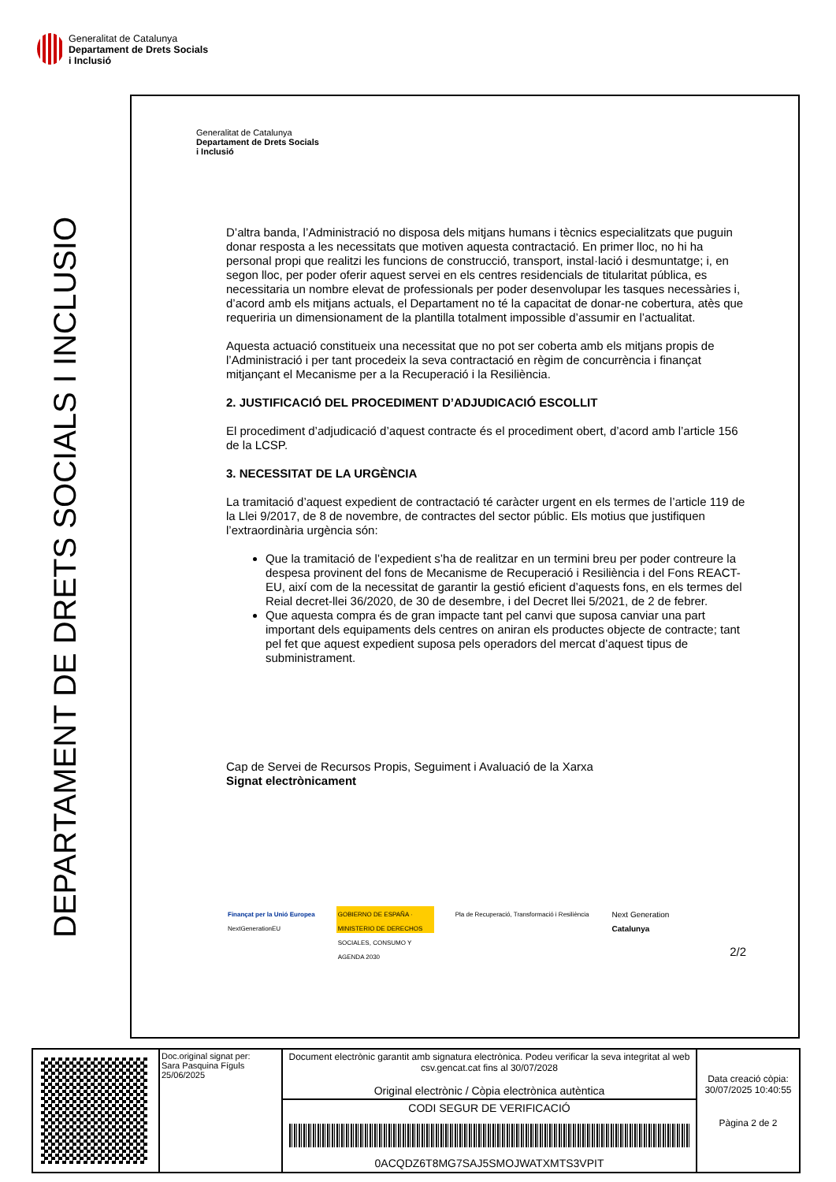Generalitat de Catalunya
Departament de Drets Socials
i Inclusió
DEPARTAMENT DE DRETS SOCIALS I INCLUSIO
Generalitat de Catalunya
Departament de Drets Socials
i Inclusió
D’altra banda, l’Administració no disposa dels mitjans humans i tècnics especialitzats que puguin donar resposta a les necessitats que motiven aquesta contractació. En primer lloc, no hi ha personal propi que realitzi les funcions de construcció, transport, instal·lació i desmuntatge; i, en segon lloc, per poder oferir aquest servei en els centres residencials de titularitat pública, es necessitaria un nombre elevat de professionals per poder desenvolupar les tasques necessàries i, d’acord amb els mitjans actuals, el Departament no té la capacitat de donar-ne cobertura, atès que requeriria un dimensionament de la plantilla totalment impossible d’assumir en l’actualitat.
Aquesta actuació constitueix una necessitat que no pot ser coberta amb els mitjans propis de l’Administració i per tant procedeix la seva contractació en règim de concurrència i finançat mitjançant el Mecanisme per a la Recuperació i la Resiliència.
2. JUSTIFICACIÓ DEL PROCEDIMENT D’ADJUDICACIÓ ESCOLLIT
El procediment d’adjudicació d’aquest contracte és el procediment obert, d’acord amb l’article 156 de la LCSP.
3. NECESSITAT DE LA URGÈNCIA
La tramitació d’aquest expedient de contractació té caràcter urgent en els termes de l’article 119 de la Llei 9/2017, de 8 de novembre, de contractes del sector públic. Els motius que justifiquen l’extraordinària urgència són:
Que la tramitació de l’expedient s’ha de realitzar en un termini breu per poder contreure la despesa provinent del fons de Mecanisme de Recuperació i Resiliència i del Fons REACT-EU, així com de la necessitat de garantir la gestió eficient d’aquests fons, en els termes del Reial decret-llei 36/2020, de 30 de desembre, i del Decret llei 5/2021, de 2 de febrer.
Que aquesta compra és de gran impacte tant pel canvi que suposa canviar una part important dels equipaments dels centres on aniran els productes objecte de contracte; tant pel fet que aquest expedient suposa pels operadors del mercat d’aquest tipus de subministrament.
Cap de Servei de Recursos Propis, Seguiment i Avaluació de la Xarxa
Signat electrònicament
Finançat per la Unió Europea
NextGenerationEU
GOBIERNO DE ESPAÑA · MINISTERIO DE DERECHOS SOCIALES, CONSUMO Y AGENDA 2030
Pla de Recuperació, Transformació i Resiliència
Next Generation
Catalunya
2/2
| | Doc.original signat per: Sara Pasquina Fíguls 25/06/2025 | Document electrònic garantit amb signatura electrònica. Podeu verificar la seva integritat al web csv.gencat.cat fins al 30/07/2028 Original electrònic / Còpia electrònica autèntica | Data creació còpia: 30/07/2025 10:40:55 Pàgina 2 de 2 |
| | | CODI SEGUR DE VERIFICACIÓ 0ACQDZ6T8MG7SAJ5SMOJWATXMTS3VPIT | |